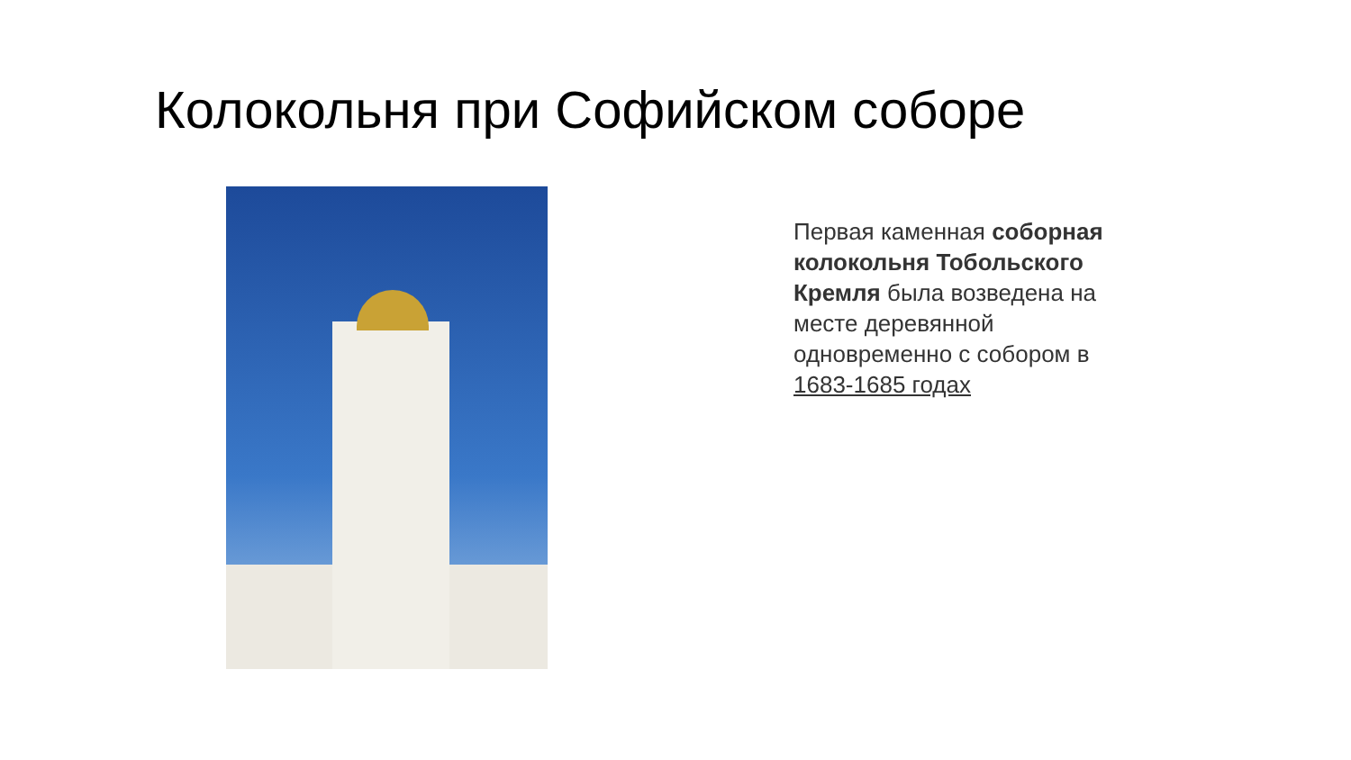Колокольня при Софийском соборе
Первая каменная соборная колокольня Тобольского Кремля была возведена на месте деревянной одновременно с собором в 1683-1685 годах